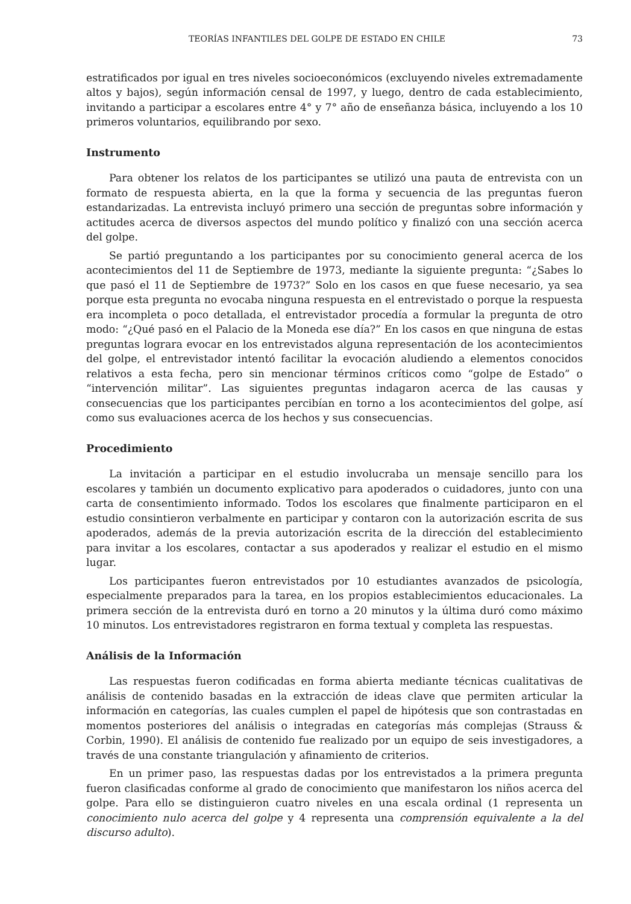TEORÍAS INFANTILES DEL GOLPE DE ESTADO EN CHILE 73
estratificados por igual en tres niveles socioeconómicos (excluyendo niveles extremadamente altos y bajos), según información censal de 1997, y luego, dentro de cada establecimiento, invitando a participar a escolares entre 4° y 7° año de enseñanza básica, incluyendo a los 10 primeros voluntarios, equilibrando por sexo.
Instrumento
Para obtener los relatos de los participantes se utilizó una pauta de entrevista con un formato de respuesta abierta, en la que la forma y secuencia de las preguntas fueron estandarizadas. La entrevista incluyó primero una sección de preguntas sobre información y actitudes acerca de diversos aspectos del mundo político y finalizó con una sección acerca del golpe.
Se partió preguntando a los participantes por su conocimiento general acerca de los acontecimientos del 11 de Septiembre de 1973, mediante la siguiente pregunta: “¿Sabes lo que pasó el 11 de Septiembre de 1973?” Solo en los casos en que fuese necesario, ya sea porque esta pregunta no evocaba ninguna respuesta en el entrevistado o porque la respuesta era incompleta o poco detallada, el entrevistador procedía a formular la pregunta de otro modo: “¿Qué pasó en el Palacio de la Moneda ese día?” En los casos en que ninguna de estas preguntas lograra evocar en los entrevistados alguna representación de los acontecimientos del golpe, el entrevistador intentó facilitar la evocación aludiendo a elementos conocidos relativos a esta fecha, pero sin mencionar términos críticos como “golpe de Estado” o “intervención militar”. Las siguientes preguntas indagaron acerca de las causas y consecuencias que los participantes percibían en torno a los acontecimientos del golpe, así como sus evaluaciones acerca de los hechos y sus consecuencias.
Procedimiento
La invitación a participar en el estudio involucraba un mensaje sencillo para los escolares y también un documento explicativo para apoderados o cuidadores, junto con una carta de consentimiento informado. Todos los escolares que finalmente participaron en el estudio consintieron verbalmente en participar y contaron con la autorización escrita de sus apoderados, además de la previa autorización escrita de la dirección del establecimiento para invitar a los escolares, contactar a sus apoderados y realizar el estudio en el mismo lugar.
Los participantes fueron entrevistados por 10 estudiantes avanzados de psicología, especialmente preparados para la tarea, en los propios establecimientos educacionales. La primera sección de la entrevista duró en torno a 20 minutos y la última duró como máximo 10 minutos. Los entrevistadores registraron en forma textual y completa las respuestas.
Análisis de la Información
Las respuestas fueron codificadas en forma abierta mediante técnicas cualitativas de análisis de contenido basadas en la extracción de ideas clave que permiten articular la información en categorías, las cuales cumplen el papel de hipótesis que son contrastadas en momentos posteriores del análisis o integradas en categorías más complejas (Strauss & Corbin, 1990). El análisis de contenido fue realizado por un equipo de seis investigadores, a través de una constante triangulación y afinamiento de criterios.
En un primer paso, las respuestas dadas por los entrevistados a la primera pregunta fueron clasificadas conforme al grado de conocimiento que manifestaron los niños acerca del golpe. Para ello se distinguieron cuatro niveles en una escala ordinal (1 representa un conocimiento nulo acerca del golpe y 4 representa una comprensión equivalente a la del discurso adulto).